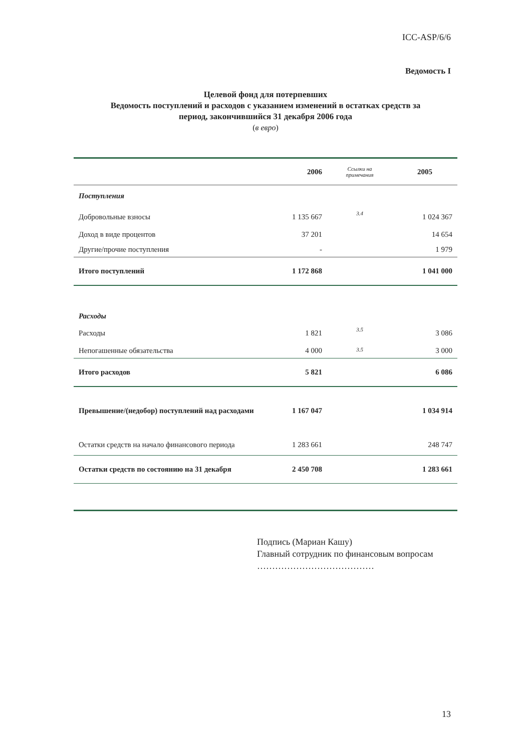ICC-ASP/6/6
Ведомость I
Целевой фонд для потерпевших
Ведомость поступлений и расходов с указанием изменений в остатках средств за
период, закончившийся 31 декабря 2006 года
(в евро)
| | 2006 | Ссылки на примечания | 2005 |
| --- | --- | --- | --- |
| Поступления | | | |
| Добровольные взносы | 1 135 667 | 3.4 | 1 024 367 |
| Доход в виде процентов | 37 201 | | 14 654 |
| Другие/прочие поступления | - | | 1 979 |
| Итого поступлений | 1 172 868 | | 1 041 000 |
| Расходы | | | |
| Расходы | 1 821 | 3.5 | 3 086 |
| Непогашенные обязательства | 4 000 | 3.5 | 3 000 |
| Итого расходов | 5 821 | | 6 086 |
| Превышение/(недобор) поступлений над расходами | 1 167 047 | | 1 034 914 |
| Остатки средств на начало финансового периода | 1 283 661 | | 248 747 |
| Остатки средств по состоянию на 31 декабря | 2 450 708 | | 1 283 661 |
Подпись (Мариан Кашу)
Главный сотрудник по финансовым вопросам
…………………………………
13